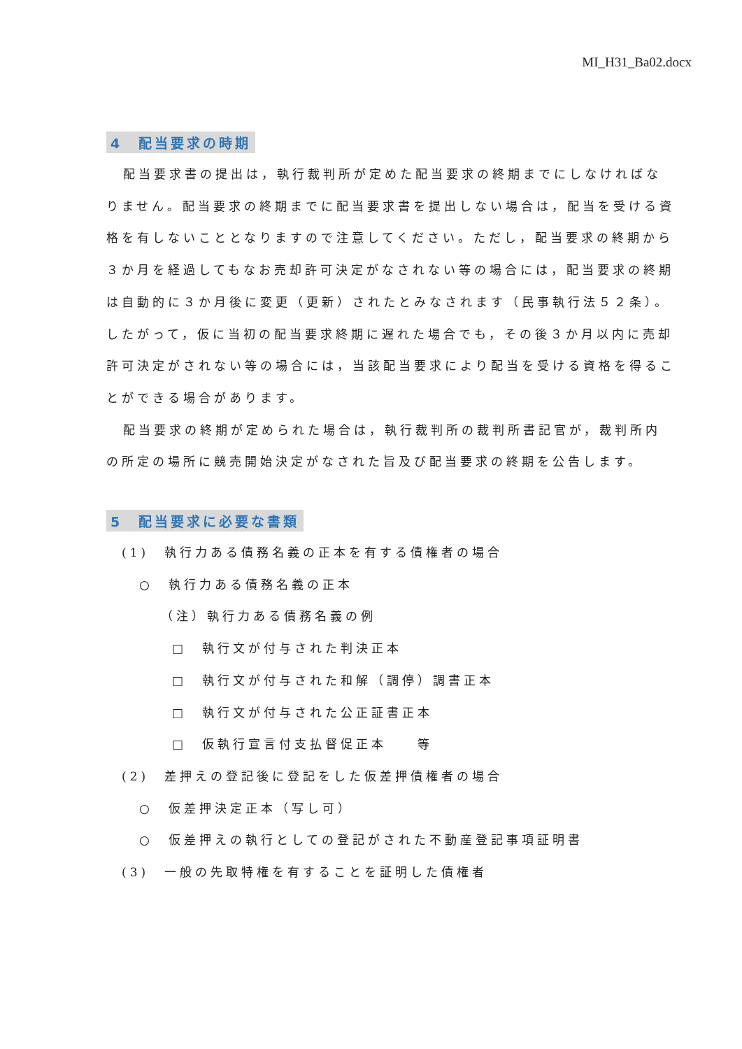MI_H31_Ba02.docx
4　配当要求の時期
配当要求書の提出は，執行裁判所が定めた配当要求の終期までにしなければなりません。配当要求の終期までに配当要求書を提出しない場合は，配当を受ける資格を有しないこととなりますので注意してください。ただし，配当要求の終期から３か月を経過してもなお売却許可決定がなされない等の場合には，配当要求の終期は自動的に３か月後に変更（更新）されたとみなされます（民事執行法５２条）。したがって，仮に当初の配当要求終期に遅れた場合でも，その後３か月以内に売却許可決定がされない等の場合には，当該配当要求により配当を受ける資格を得ることができる場合があります。
配当要求の終期が定められた場合は，執行裁判所の裁判所書記官が，裁判所内の所定の場所に競売開始決定がなされた旨及び配当要求の終期を公告します。
5　配当要求に必要な書類
(1)　執行力ある債務名義の正本を有する債権者の場合
○　執行力ある債務名義の正本
（注）執行力ある債務名義の例
□　執行文が付与された判決正本
□　執行文が付与された和解（調停）調書正本
□　執行文が付与された公正証書正本
□　仮執行宣言付支払督促正本　　等
(2)　差押えの登記後に登記をした仮差押債権者の場合
○　仮差押決定正本（写し可）
○　仮差押えの執行としての登記がされた不動産登記事項証明書
(3)　一般の先取特権を有することを証明した債権者